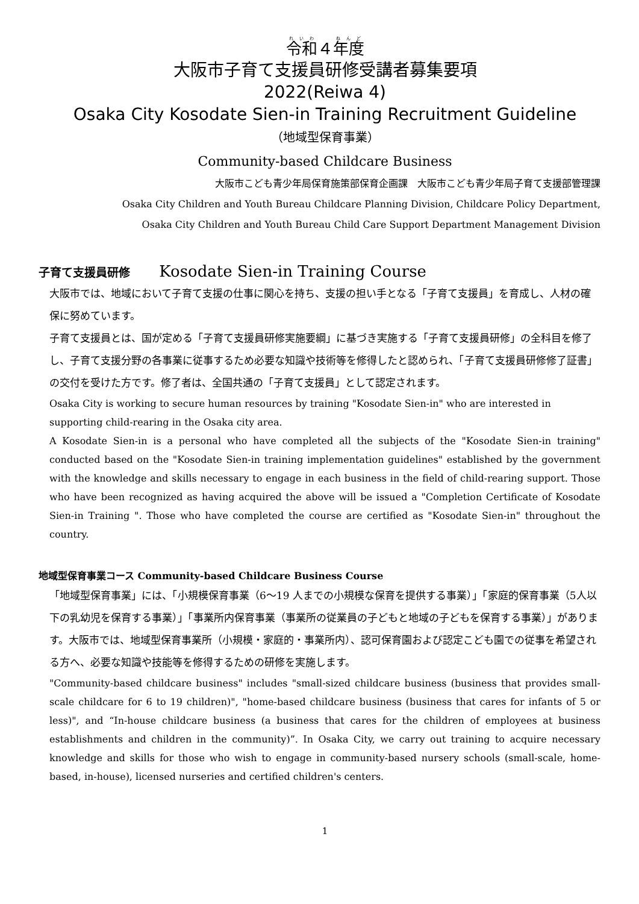令和４年度
大阪市子育て支援員研修受講者募集要項
2022(Reiwa 4)
Osaka City Kosodate Sien-in Training Recruitment Guideline
（地域型保育事業）
Community-based Childcare Business
大阪市こども青少年局保育施策部保育企画課　大阪市こども青少年局子育て支援部管理課
Osaka City Children and Youth Bureau Childcare Planning Division, Childcare Policy Department,
Osaka City Children and Youth Bureau Child Care Support Department Management Division
子育て支援員研修 Kosodate Sien-in Training Course
大阪市では、地域において子育て支援の仕事に関心を持ち、支援の担い手となる「子育て支援員」を育成し、人材の確保に努めています。
子育て支援員とは、国が定める「子育て支援員研修実施要綱」に基づき実施する「子育て支援員研修」の全科目を修了し、子育て支援分野の各事業に従事するため必要な知識や技術等を修得したと認められ、「子育て支援員研修修了証書」の交付を受けた方です。修了者は、全国共通の「子育て支援員」として認定されます。
Osaka City is working to secure human resources by training "Kosodate Sien-in" who are interested in supporting child-rearing in the Osaka city area.
A Kosodate Sien-in is a personal who have completed all the subjects of the "Kosodate Sien-in training" conducted based on the "Kosodate Sien-in training implementation guidelines" established by the government with the knowledge and skills necessary to engage in each business in the field of child-rearing support. Those who have been recognized as having acquired the above will be issued a "Completion Certificate of Kosodate Sien-in Training ". Those who have completed the course are certified as "Kosodate Sien-in" throughout the country.
地域型保育事業コース Community-based Childcare Business Course
「地域型保育事業」には、「小規模保育事業（6～19 人までの小規模な保育を提供する事業）」「家庭的保育事業（5人以下の乳幼児を保育する事業）」「事業所内保育事業（事業所の従業員の子どもと地域の子どもを保育する事業）」があります。大阪市では、地域型保育事業所（小規模・家庭的・事業所内）、認可保育園および認定こども園での従事を希望される方へ、必要な知識や技能等を修得するための研修を実施します。
"Community-based childcare business" includes "small-sized childcare business (business that provides small-scale childcare for 6 to 19 children)", "home-based childcare business (business that cares for infants of 5 or less)", and “In-house childcare business (a business that cares for the children of employees at business establishments and children in the community)”. In Osaka City, we carry out training to acquire necessary knowledge and skills for those who wish to engage in community-based nursery schools (small-scale, home-based, in-house), licensed nurseries and certified children's centers.
1